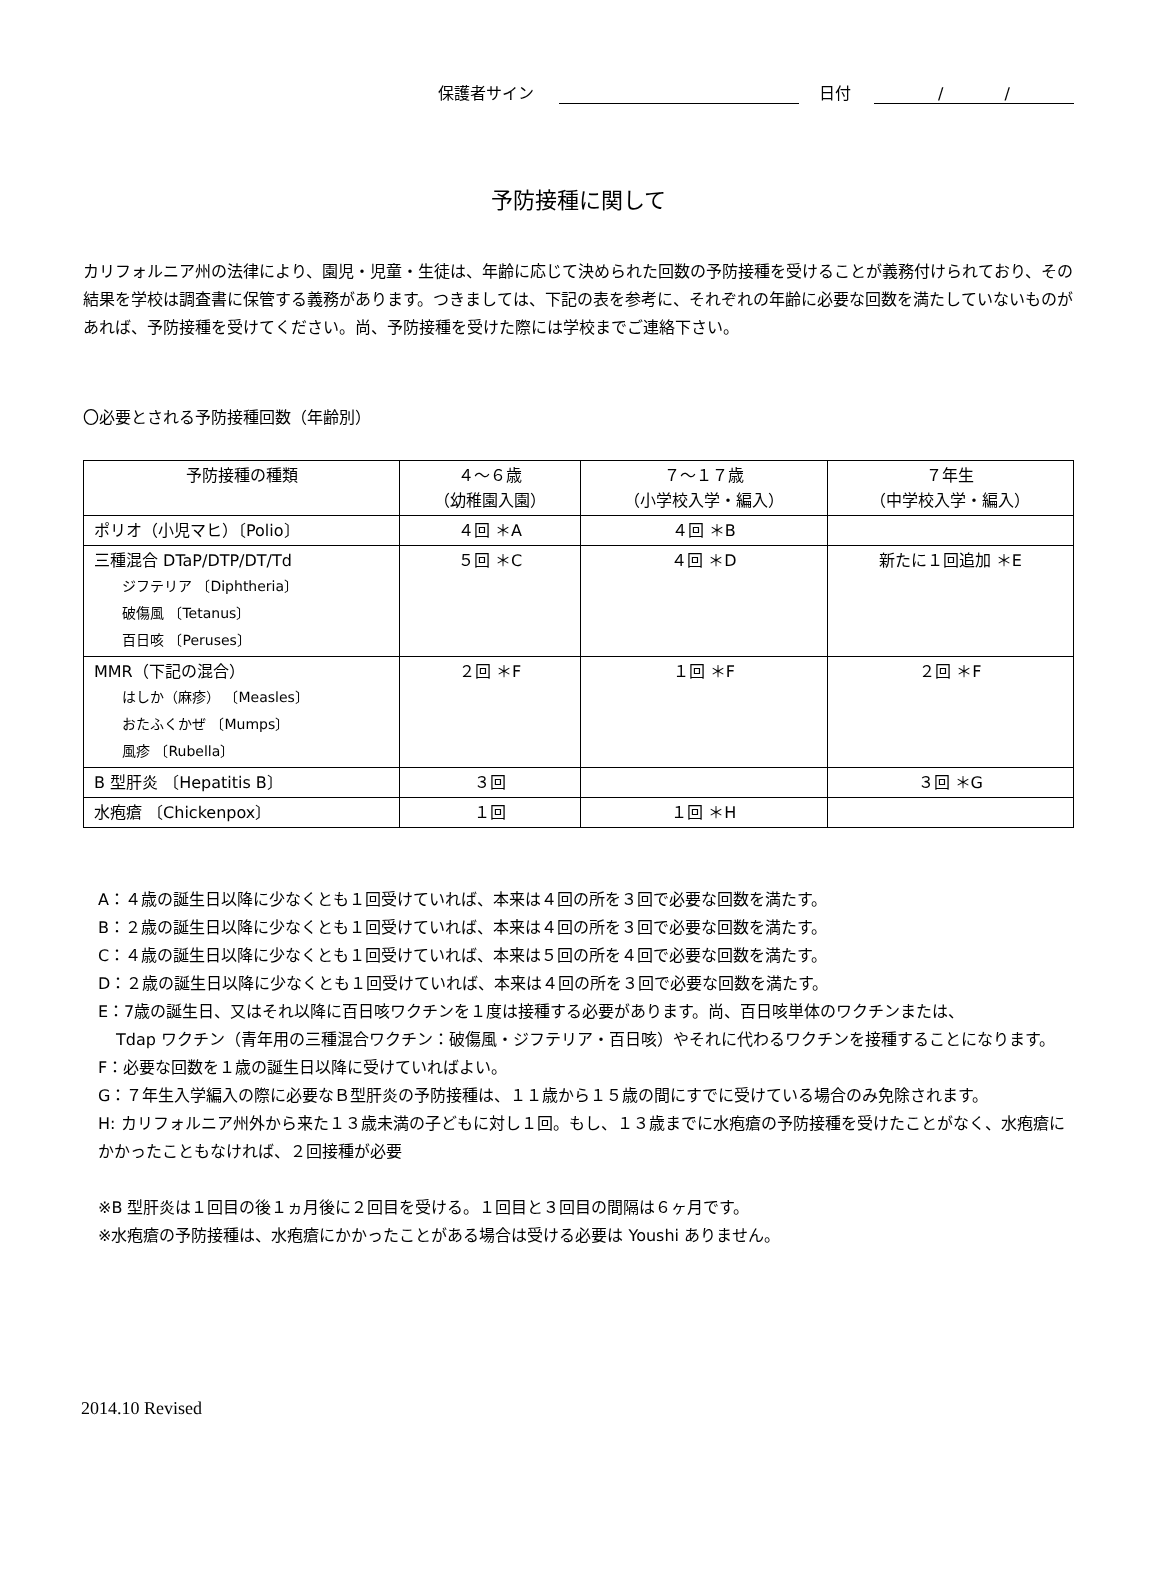保護者サイン 日付 / /
予防接種に関して
カリフォルニア州の法律により、園児・児童・生徒は、年齢に応じて決められた回数の予防接種を受けることが義務付けられており、その結果を学校は調査書に保管する義務があります。つきましては、下記の表を参考に、それぞれの年齢に必要な回数を満たしていないものがあれば、予防接種を受けてください。尚、予防接種を受けた際には学校までご連絡下さい。
〇必要とされる予防接種回数（年齢別）
| 予防接種の種類 | ４～６歳 （幼稚園入園） | ７～１７歳 （小学校入学・編入） | ７年生 （中学校入学・編入） |
| --- | --- | --- | --- |
| ポリオ（小児マヒ）〔Polio〕 | ４回 ＊A | ４回 ＊B | |
| 三種混合 DTaP/DTP/DT/Td ジフテリア 〔Diphtheria〕 破傷風 〔Tetanus〕 百日咳 〔Peruses〕 | ５回 ＊C | ４回 ＊D | 新たに１回追加 ＊E |
| MMR（下記の混合） はしか（麻疹） 〔Measles〕 おたふくかぜ 〔Mumps〕 風疹 〔Rubella〕 | ２回 ＊F | １回 ＊F | ２回 ＊F |
| B 型肝炎 〔Hepatitis B〕 | ３回 | | ３回 ＊G |
| 水疱瘡 〔Chickenpox〕 | １回 | １回 ＊H | |
A：４歳の誕生日以降に少なくとも１回受けていれば、本来は４回の所を３回で必要な回数を満たす。
B：２歳の誕生日以降に少なくとも１回受けていれば、本来は４回の所を３回で必要な回数を満たす。
C：４歳の誕生日以降に少なくとも１回受けていれば、本来は５回の所を４回で必要な回数を満たす。
D：２歳の誕生日以降に少なくとも１回受けていれば、本来は４回の所を３回で必要な回数を満たす。
E：7歳の誕生日、又はそれ以降に百日咳ワクチンを１度は接種する必要があります。尚、百日咳単体のワクチンまたは、
Tdap ワクチン（青年用の三種混合ワクチン：破傷風・ジフテリア・百日咳）やそれに代わるワクチンを接種することになります。
F：必要な回数を１歳の誕生日以降に受けていればよい。
G：７年生入学編入の際に必要なＢ型肝炎の予防接種は、１１歳から１５歳の間にすでに受けている場合のみ免除されます。
H: カリフォルニア州外から来た１３歳未満の子どもに対し１回。もし、１３歳までに水疱瘡の予防接種を受けたことがなく、水疱瘡にかかったこともなければ、２回接種が必要
※B 型肝炎は１回目の後１ヵ月後に２回目を受ける。１回目と３回目の間隔は６ヶ月です。
※水疱瘡の予防接種は、水疱瘡にかかったことがある場合は受ける必要は Youshi ありません。
2014.10 Revised